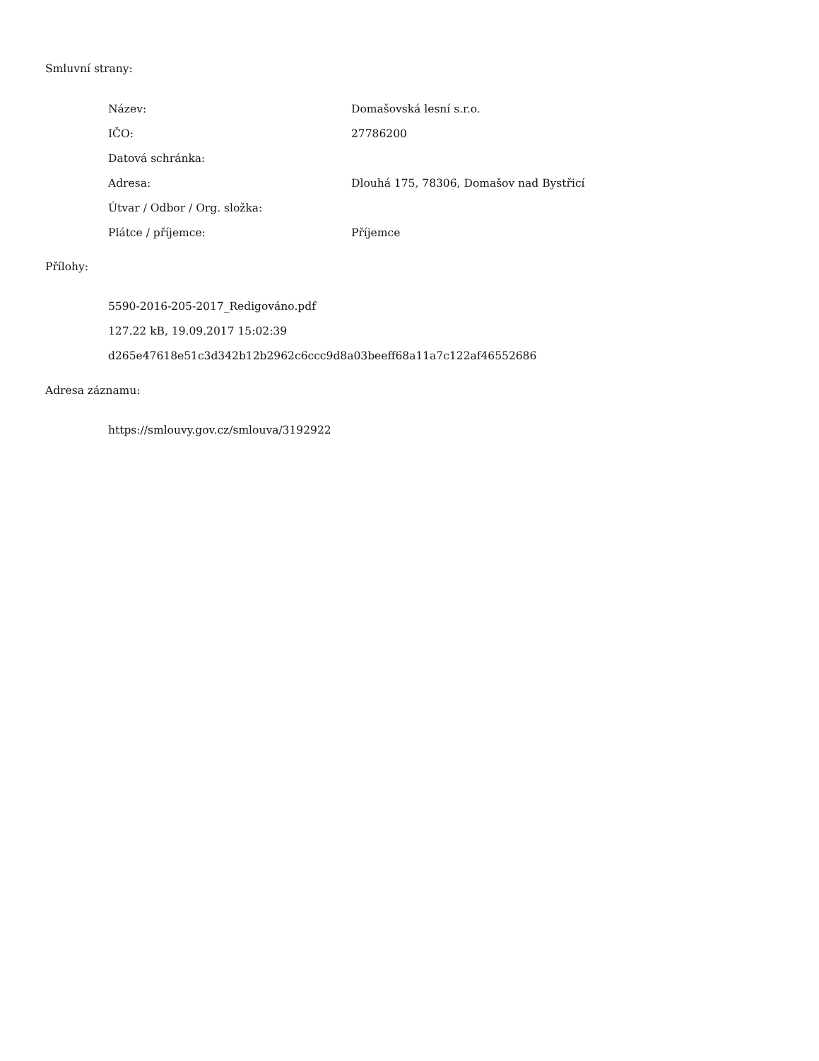Smluvní strany:
| Název: | Domašovská lesní s.r.o. |
| IČO: | 27786200 |
| Datová schránka: | |
| Adresa: | Dlouhá 175, 78306, Domašov nad Bystřicí |
| Útvar / Odbor / Org. složka: | |
| Plátce / příjemce: | Příjemce |
Přílohy:
5590-2016-205-2017_Redigováno.pdf
127.22 kB, 19.09.2017 15:02:39
d265e47618e51c3d342b12b2962c6ccc9d8a03beeff68a11a7c122af46552686
Adresa záznamu:
https://smlouvy.gov.cz/smlouva/3192922